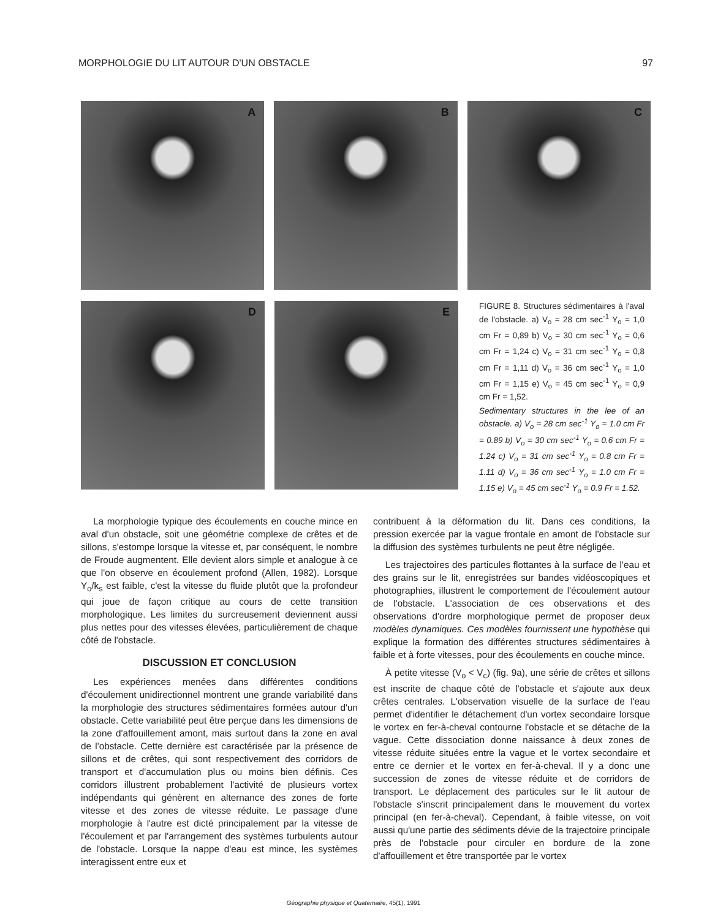MORPHOLOGIE DU LIT AUTOUR D'UN OBSTACLE 97
A
B
C
D
E
FIGURE 8. Structures sédimentaires à l'aval de l'obstacle. a) V<sub>o</sub> = 28 cm sec<sup>-1</sup> Y<sub>o</sub> = 1,0 cm Fr = 0,89 b) V<sub>o</sub> = 30 cm sec<sup>-1</sup> Y<sub>o</sub> = 0,6 cm Fr = 1,24 c) V<sub>o</sub> = 31 cm sec<sup>-1</sup> Y<sub>o</sub> = 0,8 cm Fr = 1,11 d) V<sub>o</sub> = 36 cm sec<sup>-1</sup> Y<sub>o</sub> = 1,0 cm Fr = 1,15 e) V<sub>o</sub> = 45 cm sec<sup>-1</sup> Y<sub>o</sub> = 0,9 cm Fr = 1,52.
Sedimentary structures in the lee of an obstacle. a) V<sub>o</sub> = 28 cm sec<sup>-1</sup> Y<sub>o</sub> = 1.0 cm Fr = 0.89 b) V<sub>o</sub> = 30 cm sec<sup>-1</sup> Y<sub>o</sub> = 0.6 cm Fr = 1.24 c) V<sub>o</sub> = 31 cm sec<sup>-1</sup> Y<sub>o</sub> = 0.8 cm Fr = 1.11 d) V<sub>o</sub> = 36 cm sec<sup>-1</sup> Y<sub>o</sub> = 1.0 cm Fr = 1.15 e) V<sub>o</sub> = 45 cm sec<sup>-1</sup> Y<sub>o</sub> = 0.9 Fr = 1.52.
La morphologie typique des écoulements en couche mince en aval d'un obstacle, soit une géométrie complexe de crêtes et de sillons, s'estompe lorsque la vitesse et, par conséquent, le nombre de Froude augmentent. Elle devient alors simple et analogue à ce que l'on observe en écoulement profond (Allen, 1982). Lorsque Y<sub>o</sub>/k<sub>s</sub> est faible, c'est la vitesse du fluide plutôt que la profondeur qui joue de façon critique au cours de cette transition morphologique. Les limites du surcreusement deviennent aussi plus nettes pour des vitesses élevées, particulièrement de chaque côté de l'obstacle.
DISCUSSION ET CONCLUSION
Les expériences menées dans différentes conditions d'écoulement unidirectionnel montrent une grande variabilité dans la morphologie des structures sédimentaires formées autour d'un obstacle. Cette variabilité peut être perçue dans les dimensions de la zone d'affouillement amont, mais surtout dans la zone en aval de l'obstacle. Cette dernière est caractérisée par la présence de sillons et de crêtes, qui sont respectivement des corridors de transport et d'accumulation plus ou moins bien définis. Ces corridors illustrent probablement l'activité de plusieurs vortex indépendants qui génèrent en alternance des zones de forte vitesse et des zones de vitesse réduite. Le passage d'une morphologie à l'autre est dicté principalement par la vitesse de l'écoulement et par l'arrangement des systèmes turbulents autour de l'obstacle. Lorsque la nappe d'eau est mince, les systèmes interagissent entre eux et
contribuent à la déformation du lit. Dans ces conditions, la pression exercée par la vague frontale en amont de l'obstacle sur la diffusion des systèmes turbulents ne peut être négligée.
Les trajectoires des particules flottantes à la surface de l'eau et des grains sur le lit, enregistrées sur bandes vidéoscopiques et photographies, illustrent le comportement de l'écoulement autour de l'obstacle. L'association de ces observations et des observations d'ordre morphologique permet de proposer deux modèles dynamiques. Ces modèles fournissent une hypothèse qui explique la formation des différentes structures sédimentaires à faible et à forte vitesses, pour des écoulements en couche mince.
À petite vitesse (V<sub>o</sub> < V<sub>c</sub>) (fig. 9a), une série de crêtes et sillons est inscrite de chaque côté de l'obstacle et s'ajoute aux deux crêtes centrales. L'observation visuelle de la surface de l'eau permet d'identifier le détachement d'un vortex secondaire lorsque le vortex en fer-à-cheval contourne l'obstacle et se détache de la vague. Cette dissociation donne naissance à deux zones de vitesse réduite situées entre la vague et le vortex secondaire et entre ce dernier et le vortex en fer-à-cheval. Il y a donc une succession de zones de vitesse réduite et de corridors de transport. Le déplacement des particules sur le lit autour de l'obstacle s'inscrit principalement dans le mouvement du vortex principal (en fer-à-cheval). Cependant, à faible vitesse, on voit aussi qu'une partie des sédiments dévie de la trajectoire principale près de l'obstacle pour circuler en bordure de la zone d'affouillement et être transportée par le vortex
Géographie physique et Quaternaire, 45(1), 1991